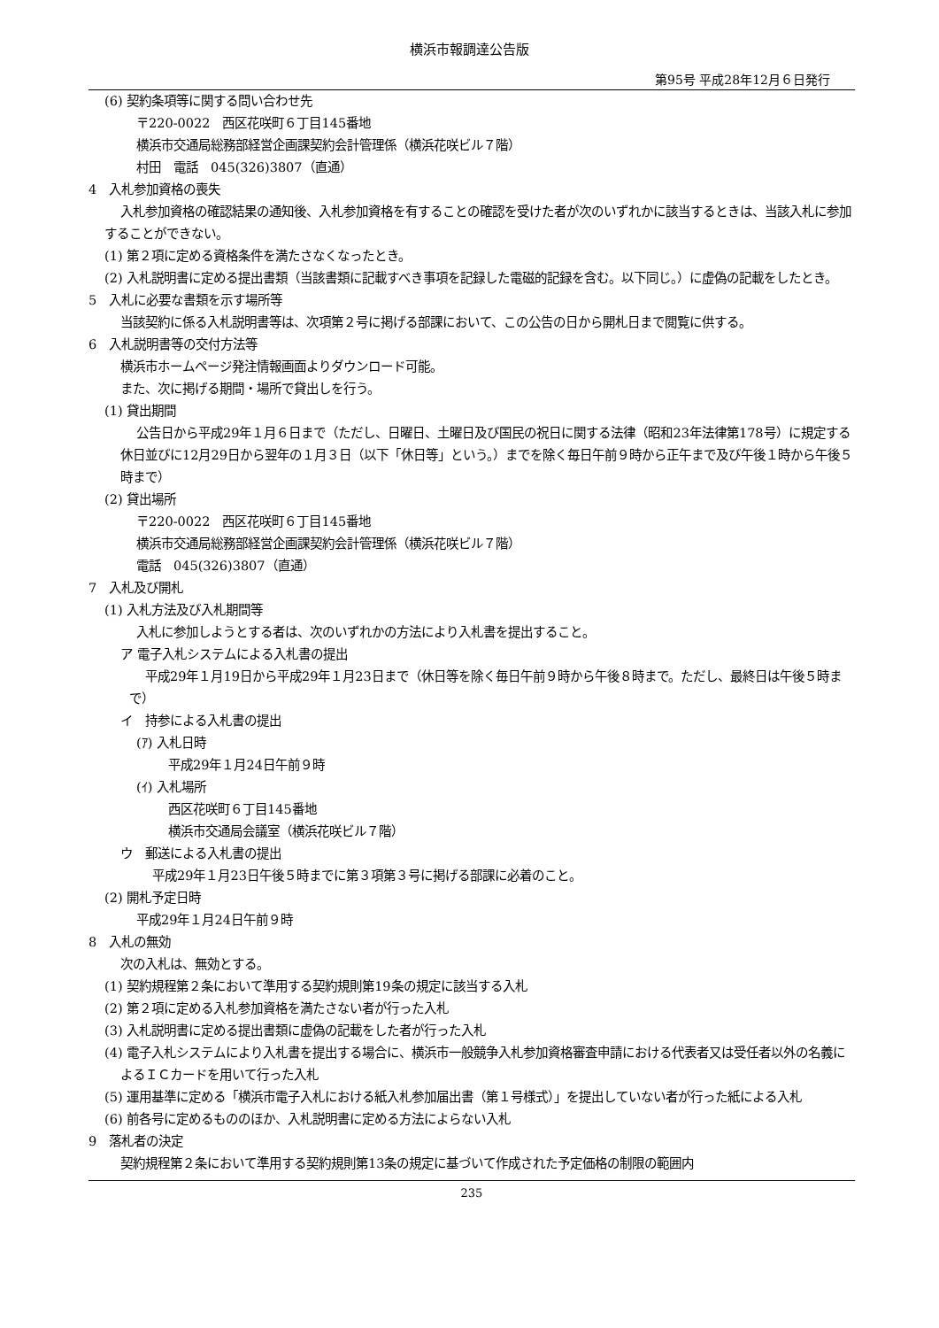横浜市報調達公告版
第95号 平成28年12月６日発行
(6) 契約条項等に関する問い合わせ先
〒220-0022　西区花咲町６丁目145番地
横浜市交通局総務部経営企画課契約会計管理係（横浜花咲ビル７階）
村田　電話　045(326)3807（直通）
4　入札参加資格の喪失
入札参加資格の確認結果の通知後、入札参加資格を有することの確認を受けた者が次のいずれかに該当するときは、当該入札に参加することができない。
(1) 第２項に定める資格条件を満たさなくなったとき。
(2) 入札説明書に定める提出書類（当該書類に記載すべき事項を記録した電磁的記録を含む。以下同じ。）に虚偽の記載をしたとき。
5　入札に必要な書類を示す場所等
当該契約に係る入札説明書等は、次項第２号に掲げる部課において、この公告の日から開札日まで閲覧に供する。
6　入札説明書等の交付方法等
横浜市ホームページ発注情報画面よりダウンロード可能。
また、次に掲げる期間・場所で貸出しを行う。
(1) 貸出期間
公告日から平成29年１月６日まで（ただし、日曜日、土曜日及び国民の祝日に関する法律（昭和23年法律第178号）に規定する休日並びに12月29日から翌年の１月３日（以下「休日等」という。）までを除く毎日午前９時から正午まで及び午後１時から午後５時まで）
(2) 貸出場所
〒220-0022　西区花咲町６丁目145番地
横浜市交通局総務部経営企画課契約会計管理係（横浜花咲ビル７階）
電話　045(326)3807（直通）
7　入札及び開札
(1) 入札方法及び入札期間等
入札に参加しようとする者は、次のいずれかの方法により入札書を提出すること。
ア 電子入札システムによる入札書の提出
平成29年１月19日から平成29年１月23日まで（休日等を除く毎日午前９時から午後８時まで。ただし、最終日は午後５時まで）
イ　持参による入札書の提出
(ｱ) 入札日時
平成29年１月24日午前９時
(ｲ) 入札場所
西区花咲町６丁目145番地
横浜市交通局会議室（横浜花咲ビル７階）
ウ　郵送による入札書の提出
平成29年１月23日午後５時までに第３項第３号に掲げる部課に必着のこと。
(2) 開札予定日時
平成29年１月24日午前９時
8　入札の無効
次の入札は、無効とする。
(1) 契約規程第２条において準用する契約規則第19条の規定に該当する入札
(2) 第２項に定める入札参加資格を満たさない者が行った入札
(3) 入札説明書に定める提出書類に虚偽の記載をした者が行った入札
(4) 電子入札システムにより入札書を提出する場合に、横浜市一般競争入札参加資格審査申請における代表者又は受任者以外の名義によるＩＣカードを用いて行った入札
(5) 運用基準に定める「横浜市電子入札における紙入札参加届出書（第１号様式）」を提出していない者が行った紙による入札
(6) 前各号に定めるもののほか、入札説明書に定める方法によらない入札
9　落札者の決定
契約規程第２条において準用する契約規則第13条の規定に基づいて作成された予定価格の制限の範囲内
235